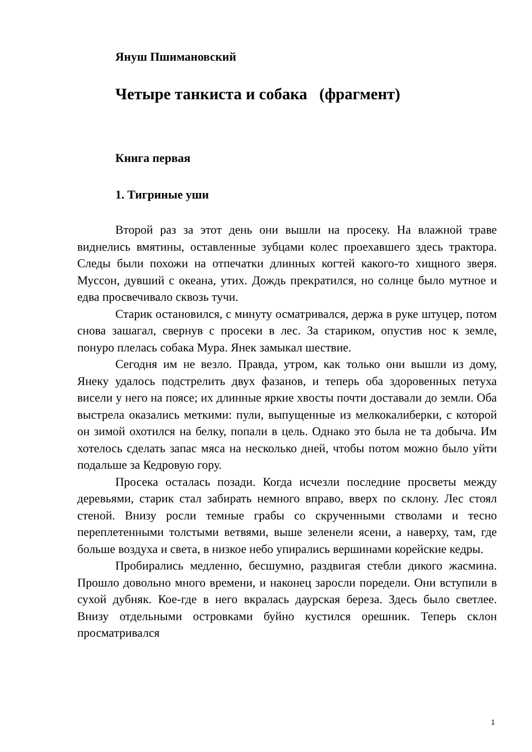Януш Пшимановский
Четыре танкиста и собака (фрагмент)
Книга первая
1. Тигриные уши
Второй раз за этот день они вышли на просеку. На влажной траве виднелись вмятины, оставленные зубцами колес проехавшего здесь трактора. Следы были похожи на отпечатки длинных когтей какого-то хищного зверя. Муссон, дувший с океана, утих. Дождь прекратился, но солнце было мутное и едва просвечивало сквозь тучи.
Старик остановился, с минуту осматривался, держа в руке штуцер, потом снова зашагал, свернув с просеки в лес. За стариком, опустив нос к земле, понуро плелась собака Мура. Янек замыкал шествие.
Сегодня им не везло. Правда, утром, как только они вышли из дому, Янеку удалось подстрелить двух фазанов, и теперь оба здоровенных петуха висели у него на поясе; их длинные яркие хвосты почти доставали до земли. Оба выстрела оказались меткими: пули, выпущенные из мелкокалиберки, с которой он зимой охотился на белку, попали в цель. Однако это была не та добыча. Им хотелось сделать запас мяса на несколько дней, чтобы потом можно было уйти подальше за Кедровую гору.
Просека осталась позади. Когда исчезли последние просветы между деревьями, старик стал забирать немного вправо, вверх по склону. Лес стоял стеной. Внизу росли темные грабы со скрученными стволами и тесно переплетенными толстыми ветвями, выше зеленели ясени, а наверху, там, где больше воздуха и света, в низкое небо упирались вершинами корейские кедры.
Пробирались медленно, бесшумно, раздвигая стебли дикого жасмина. Прошло довольно много времени, и наконец заросли поредели. Они вступили в сухой дубняк. Кое-где в него вкралась даурская береза. Здесь было светлее. Внизу отдельными островками буйно кустился орешник. Теперь склон просматривался
1